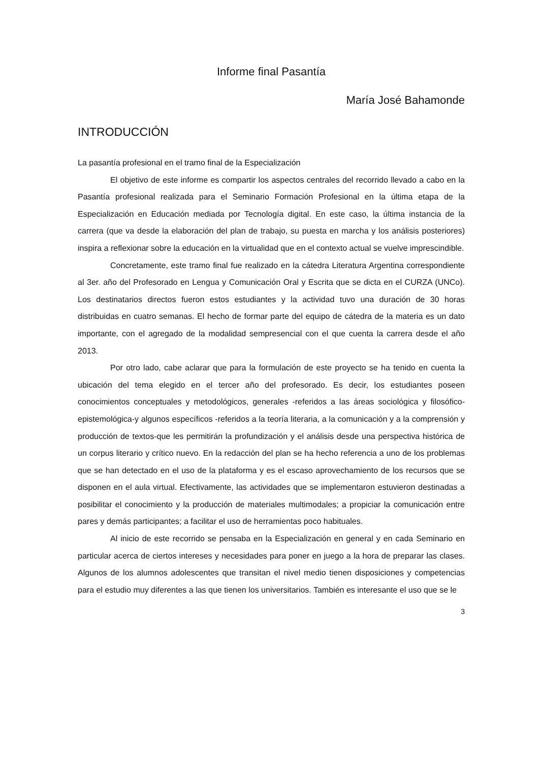Informe final Pasantía
María José Bahamonde
INTRODUCCIÓN
La pasantía profesional en el tramo final de la Especialización
El objetivo de este informe es compartir los aspectos centrales del recorrido llevado a cabo en la Pasantía profesional realizada para el Seminario Formación Profesional en la última etapa de la Especialización en Educación mediada por Tecnología digital. En este caso, la última instancia de la carrera (que va desde la elaboración del plan de trabajo, su puesta en marcha y los análisis posteriores) inspira a reflexionar sobre la educación en la virtualidad que en el contexto actual se vuelve imprescindible.
Concretamente, este tramo final fue realizado en la cátedra Literatura Argentina correspondiente al 3er. año del Profesorado en Lengua y Comunicación Oral y Escrita que se dicta en el CURZA (UNCo). Los destinatarios directos fueron estos estudiantes y la actividad tuvo una duración de 30 horas distribuidas en cuatro semanas. El hecho de formar parte del equipo de cátedra de la materia es un dato importante, con el agregado de la modalidad sempresencial con el que cuenta la carrera desde el año 2013.
Por otro lado, cabe aclarar que para la formulación de este proyecto se ha tenido en cuenta la ubicación del tema elegido en el tercer año del profesorado. Es decir, los estudiantes poseen conocimientos conceptuales y metodológicos, generales -referidos a las áreas sociológica y filosófico-epistemológica-y algunos específicos -referidos a la teoría literaria, a la comunicación y a la comprensión y producción de textos-que les permitirán la profundización y el análisis desde una perspectiva histórica de un corpus literario y crítico nuevo. En la redacción del plan se ha hecho referencia a uno de los problemas que se han detectado en el uso de la plataforma y es el escaso aprovechamiento de los recursos que se disponen en el aula virtual. Efectivamente, las actividades que se implementaron estuvieron destinadas a posibilitar el conocimiento y la producción de materiales multimodales; a propiciar la comunicación entre pares y demás participantes; a facilitar el uso de herramientas poco habituales.
Al inicio de este recorrido se pensaba en la Especialización en general y en cada Seminario en particular acerca de ciertos intereses y necesidades para poner en juego a la hora de preparar las clases. Algunos de los alumnos adolescentes que transitan el nivel medio tienen disposiciones y competencias para el estudio muy diferentes a las que tienen los universitarios. También es interesante el uso que se le
3